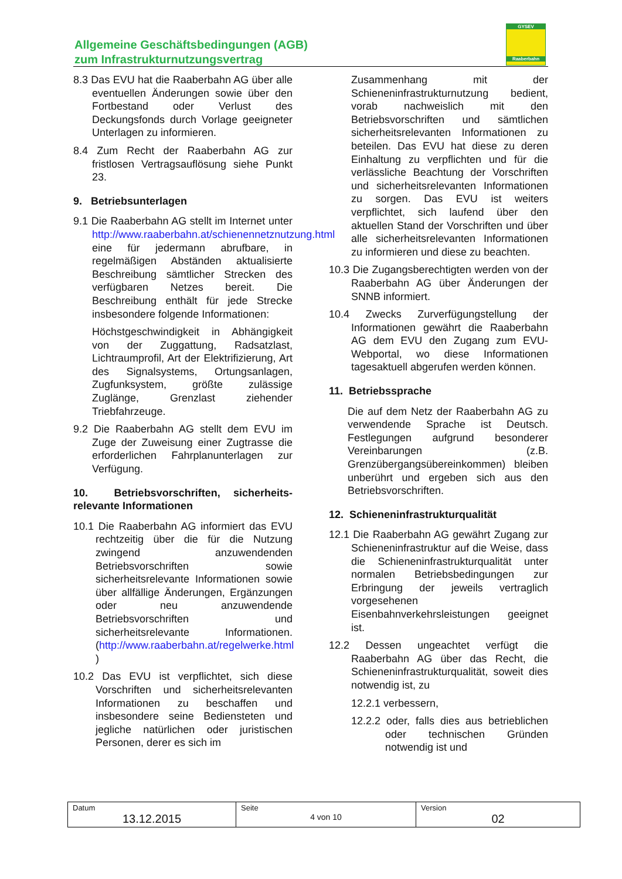Allgemeine Geschäftsbedingungen (AGB)
zum Infrastrukturnutzungsvertrag
GYSEV
Raaberbahn
8.3 Das EVU hat die Raaberbahn AG über alle eventuellen Änderungen sowie über den Fortbestand oder Verlust des Deckungsfonds durch Vorlage geeigneter Unterlagen zu informieren.
8.4 Zum Recht der Raaberbahn AG zur fristlosen Vertragsauflösung siehe Punkt 23.
9. Betriebsunterlagen
9.1 Die Raaberbahn AG stellt im Internet unter http://www.raaberbahn.at/schienennetznutzung.html eine für jedermann abrufbare, in regelmäßigen Abständen aktualisierte Beschreibung sämtlicher Strecken des verfügbaren Netzes bereit. Die Beschreibung enthält für jede Strecke insbesondere folgende Informationen:
Höchstgeschwindigkeit in Abhängigkeit von der Zuggattung, Radsatzlast, Lichtraumprofil, Art der Elektrifizierung, Art des Signalsystems, Ortungsanlagen, Zugfunksystem, größte zulässige Zuglänge, Grenzlast ziehender Triebfahrzeuge.
9.2 Die Raaberbahn AG stellt dem EVU im Zuge der Zuweisung einer Zugtrasse die erforderlichen Fahrplanunterlagen zur Verfügung.
10. Betriebsvorschriften, sicherheits-relevante Informationen
10.1 Die Raaberbahn AG informiert das EVU rechtzeitig über die für die Nutzung zwingend anzuwendenden Betriebsvorschriften sowie sicherheitsrelevante Informationen sowie über allfällige Änderungen, Ergänzungen oder neu anzuwendende Betriebsvorschriften und sicherheitsrelevante Informationen. (http://www.raaberbahn.at/regelwerke.html )
10.2 Das EVU ist verpflichtet, sich diese Vorschriften und sicherheitsrelevanten Informationen zu beschaffen und insbesondere seine Bediensteten und jegliche natürlichen oder juristischen Personen, derer es sich im
Zusammenhang mit der Schieneninfrastrukturnutzung bedient, vorab nachweislich mit den Betriebsvorschriften und sämtlichen sicherheitsrelevanten Informationen zu beteilen. Das EVU hat diese zu deren Einhaltung zu verpflichten und für die verlässliche Beachtung der Vorschriften und sicherheitsrelevanten Informationen zu sorgen. Das EVU ist weiters verpflichtet, sich laufend über den aktuellen Stand der Vorschriften und über alle sicherheitsrelevanten Informationen zu informieren und diese zu beachten.
10.3 Die Zugangsberechtigten werden von der Raaberbahn AG über Änderungen der SNNB informiert.
10.4 Zwecks Zurverfügungstellung der Informationen gewährt die Raaberbahn AG dem EVU den Zugang zum EVU-Webportal, wo diese Informationen tagesaktuell abgerufen werden können.
11. Betriebssprache
Die auf dem Netz der Raaberbahn AG zu verwendende Sprache ist Deutsch. Festlegungen aufgrund besonderer Vereinbarungen (z.B. Grenzübergangsübereinkommen) bleiben unberührt und ergeben sich aus den Betriebsvorschriften.
12. Schieneninfrastrukturqualität
12.1 Die Raaberbahn AG gewährt Zugang zur Schieneninfrastruktur auf die Weise, dass die Schieneninfrastrukturqualität unter normalen Betriebsbedingungen zur Erbringung der jeweils vertraglich vorgesehenen Eisenbahnverkehrsleistungen geeignet ist.
12.2 Dessen ungeachtet verfügt die Raaberbahn AG über das Recht, die Schieneninfrastrukturqualität, soweit dies notwendig ist, zu
12.2.1 verbessern,
12.2.2 oder, falls dies aus betrieblichen oder technischen Gründen notwendig ist und
| Datum 13.12.2015 | Seite 4 von 10 | Version 02 |